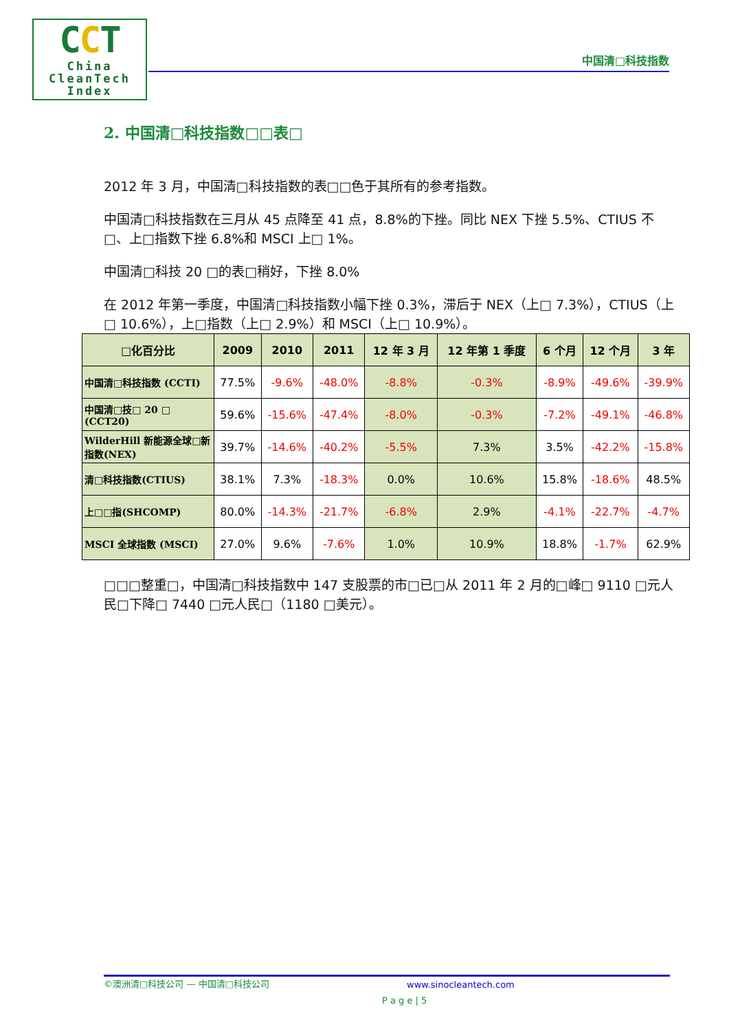CCT
China
CleanTech
Index
中国清□科技指数
2. 中国清□科技指数□□表□
2012 年 3 月，中国清□科技指数的表□□色于其所有的参考指数。
中国清□科技指数在三月从 45 点降至 41 点，8.8%的下挫。同比 NEX 下挫 5.5%、CTIUS 不□、上□指数下挫 6.8%和 MSCI 上□ 1%。
中国清□科技 20 □的表□稍好，下挫 8.0%
在 2012 年第一季度，中国清□科技指数小幅下挫 0.3%，滞后于 NEX（上□ 7.3%），CTIUS（上□ 10.6%），上□指数（上□ 2.9%）和 MSCI（上□ 10.9%）。
| □化百分比 | 2009 | 2010 | 2011 | 12 年 3 月 | 12 年第 1 季度 | 6 个月 | 12 个月 | 3 年 |
| --- | --- | --- | --- | --- | --- | --- | --- | --- |
| 中国清□科技指数 (CCTI) | 77.5% | -9.6% | -48.0% | -8.8% | -0.3% | -8.9% | -49.6% | -39.9% |
| 中国清□技□ 20 □ (CCT20) | 59.6% | -15.6% | -47.4% | -8.0% | -0.3% | -7.2% | -49.1% | -46.8% |
| WilderHill 新能源全球□新指数(NEX) | 39.7% | -14.6% | -40.2% | -5.5% | 7.3% | 3.5% | -42.2% | -15.8% |
| 清□科技指数(CTIUS) | 38.1% | 7.3% | -18.3% | 0.0% | 10.6% | 15.8% | -18.6% | 48.5% |
| 上□□指(SHCOMP) | 80.0% | -14.3% | -21.7% | -6.8% | 2.9% | -4.1% | -22.7% | -4.7% |
| MSCI 全球指数 (MSCI) | 27.0% | 9.6% | -7.6% | 1.0% | 10.9% | 18.8% | -1.7% | 62.9% |
□□□整重□，中国清□科技指数中 147 支股票的市□已□从 2011 年 2 月的□峰□ 9110 □元人民□下降□ 7440 □元人民□（1180 □美元）。
©澳洲清□科技公司 — 中国清□科技公司 www.sinocleantech.com
P a g e | 5